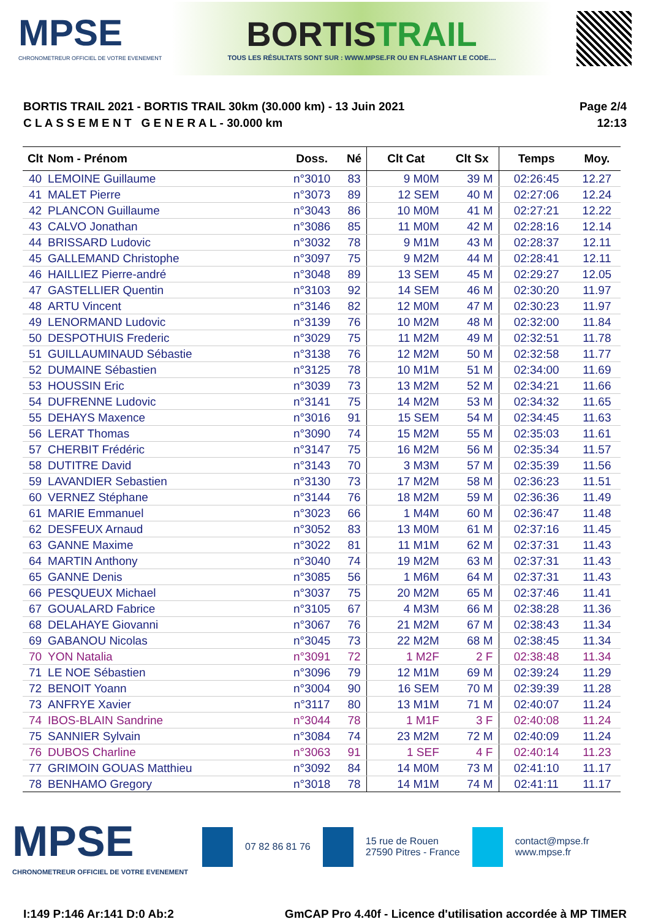MPSE
CHRONOMETREUR OFFICIEL DE VOTRE EVENEMENT
BORTISTRAIL
TOUS LES RÉSULTATS SONT SUR : WWW.MPSE.FR OU EN FLASHANT LE CODE....
BORTIS TRAIL 2021 - BORTIS TRAIL 30km (30.000 km) - 13 Juin 2021
C L A S S E M E N T G E N E R A L - 30.000 km
Page 2/4
12:13
| Clt | Nom - Prénom | Doss. | Né | Clt Cat | Clt Sx | Temps | Moy. |
| --- | --- | --- | --- | --- | --- | --- | --- |
| 40 | LEMOINE Guillaume | n°3010 | 83 | 9 M0M | 39 M | 02:26:45 | 12.27 |
| 41 | MALET Pierre | n°3073 | 89 | 12 SEM | 40 M | 02:27:06 | 12.24 |
| 42 | PLANCON Guillaume | n°3043 | 86 | 10 M0M | 41 M | 02:27:21 | 12.22 |
| 43 | CALVO Jonathan | n°3086 | 85 | 11 M0M | 42 M | 02:28:16 | 12.14 |
| 44 | BRISSARD Ludovic | n°3032 | 78 | 9 M1M | 43 M | 02:28:37 | 12.11 |
| 45 | GALLEMAND Christophe | n°3097 | 75 | 9 M2M | 44 M | 02:28:41 | 12.11 |
| 46 | HAILLIEZ Pierre-andré | n°3048 | 89 | 13 SEM | 45 M | 02:29:27 | 12.05 |
| 47 | GASTELLIER Quentin | n°3103 | 92 | 14 SEM | 46 M | 02:30:20 | 11.97 |
| 48 | ARTU Vincent | n°3146 | 82 | 12 M0M | 47 M | 02:30:23 | 11.97 |
| 49 | LENORMAND Ludovic | n°3139 | 76 | 10 M2M | 48 M | 02:32:00 | 11.84 |
| 50 | DESPOTHUIS Frederic | n°3029 | 75 | 11 M2M | 49 M | 02:32:51 | 11.78 |
| 51 | GUILLAUMINAUD Sébastie | n°3138 | 76 | 12 M2M | 50 M | 02:32:58 | 11.77 |
| 52 | DUMAINE Sébastien | n°3125 | 78 | 10 M1M | 51 M | 02:34:00 | 11.69 |
| 53 | HOUSSIN Eric | n°3039 | 73 | 13 M2M | 52 M | 02:34:21 | 11.66 |
| 54 | DUFRENNE Ludovic | n°3141 | 75 | 14 M2M | 53 M | 02:34:32 | 11.65 |
| 55 | DEHAYS Maxence | n°3016 | 91 | 15 SEM | 54 M | 02:34:45 | 11.63 |
| 56 | LERAT Thomas | n°3090 | 74 | 15 M2M | 55 M | 02:35:03 | 11.61 |
| 57 | CHERBIT Frédéric | n°3147 | 75 | 16 M2M | 56 M | 02:35:34 | 11.57 |
| 58 | DUTITRE David | n°3143 | 70 | 3 M3M | 57 M | 02:35:39 | 11.56 |
| 59 | LAVANDIER Sebastien | n°3130 | 73 | 17 M2M | 58 M | 02:36:23 | 11.51 |
| 60 | VERNEZ Stéphane | n°3144 | 76 | 18 M2M | 59 M | 02:36:36 | 11.49 |
| 61 | MARIE Emmanuel | n°3023 | 66 | 1 M4M | 60 M | 02:36:47 | 11.48 |
| 62 | DESFEUX Arnaud | n°3052 | 83 | 13 M0M | 61 M | 02:37:16 | 11.45 |
| 63 | GANNE Maxime | n°3022 | 81 | 11 M1M | 62 M | 02:37:31 | 11.43 |
| 64 | MARTIN Anthony | n°3040 | 74 | 19 M2M | 63 M | 02:37:31 | 11.43 |
| 65 | GANNE Denis | n°3085 | 56 | 1 M6M | 64 M | 02:37:31 | 11.43 |
| 66 | PESQUEUX Michael | n°3037 | 75 | 20 M2M | 65 M | 02:37:46 | 11.41 |
| 67 | GOUALARD Fabrice | n°3105 | 67 | 4 M3M | 66 M | 02:38:28 | 11.36 |
| 68 | DELAHAYE Giovanni | n°3067 | 76 | 21 M2M | 67 M | 02:38:43 | 11.34 |
| 69 | GABANOU Nicolas | n°3045 | 73 | 22 M2M | 68 M | 02:38:45 | 11.34 |
| 70 | YON Natalia | n°3091 | 72 | 1 M2F | 2 F | 02:38:48 | 11.34 |
| 71 | LE NOE Sébastien | n°3096 | 79 | 12 M1M | 69 M | 02:39:24 | 11.29 |
| 72 | BENOIT Yoann | n°3004 | 90 | 16 SEM | 70 M | 02:39:39 | 11.28 |
| 73 | ANFRYE Xavier | n°3117 | 80 | 13 M1M | 71 M | 02:40:07 | 11.24 |
| 74 | IBOS-BLAIN Sandrine | n°3044 | 78 | 1 M1F | 3 F | 02:40:08 | 11.24 |
| 75 | SANNIER Sylvain | n°3084 | 74 | 23 M2M | 72 M | 02:40:09 | 11.24 |
| 76 | DUBOS Charline | n°3063 | 91 | 1 SEF | 4 F | 02:40:14 | 11.23 |
| 77 | GRIMOIN GOUAS Matthieu | n°3092 | 84 | 14 M0M | 73 M | 02:41:10 | 11.17 |
| 78 | BENHAMO Gregory | n°3018 | 78 | 14 M1M | 74 M | 02:41:11 | 11.17 |
MPSE
CHRONOMETREUR OFFICIEL DE VOTRE EVENEMENT
07 82 86 81 76
15 rue de Rouen
27590 Pitres - France
contact@mpse.fr
www.mpse.fr
I:149 P:146 Ar:141 D:0 Ab:2 GmCAP Pro 4.40f - Licence d'utilisation accordée à MP TIMER